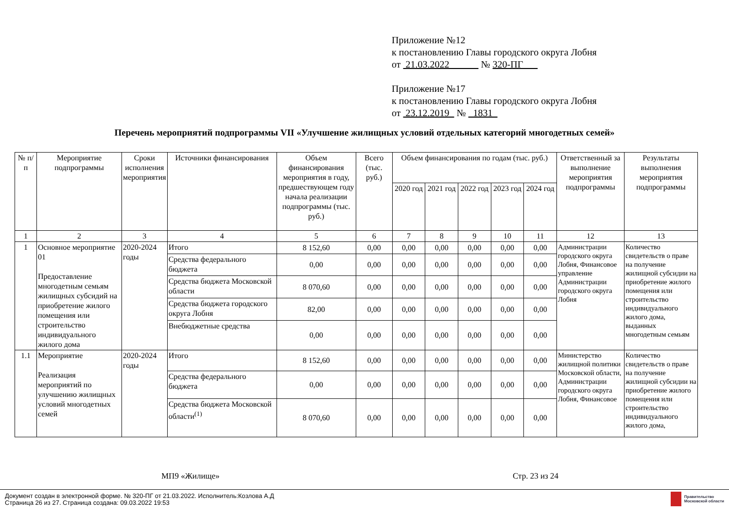Приложение №12
к постановлению Главы городского округа Лобня
от 21.03.2022 № 320-ПГ
Приложение №17
к постановлению Главы городского округа Лобня
от 23.12.2019 № 1831
Перечень мероприятий подпрограммы VII «Улучшение жилищных условий отдельных категорий многодетных семей»
| № п/п | Мероприятие подпрограммы | Сроки исполнения мероприятия | Источники финансирования | Объем финансирования мероприятия в году, предшествующем году начала реализации подпрограммы (тыс. руб.) | Всего (тыс. руб.) | Объем финансирования по годам (тыс. руб.) | | | | | Ответственный за выполнение мероприятия подпрограммы | Результаты выполнения мероприятия подпрограммы |
| --- | --- | --- | --- | --- | --- | --- | --- | --- | --- | --- | --- | --- |
| | | | | | | 2020 год | 2021 год | 2022 год | 2023 год | 2024 год | | |
| 1 | 2 | 3 | 4 | 5 | 6 | 7 | 8 | 9 | 10 | 11 | 12 | 13 |
| 1 | Основное мероприятие 01 Предоставление многодетным семьям жилищных субсидий на приобретение жилого помещения или строительство индивидуального жилого дома | 2020-2024 годы | Итого | 8 152,60 | 0,00 | 0,00 | 0,00 | 0,00 | 0,00 | 0,00 | Администрации городского округа Лобня, Финансовое управление Администрации городского округа Лобня | Количество свидетельств о праве на получение жилищной субсидии на приобретение жилого помещения или строительство индивидуального жилого дома, выданных многодетным семьям |
| | | | Средства федерального бюджета | 0,00 | 0,00 | 0,00 | 0,00 | 0,00 | 0,00 | 0,00 | | |
| | | | Средства бюджета Московской области | 8 070,60 | 0,00 | 0,00 | 0,00 | 0,00 | 0,00 | 0,00 | | |
| | | | Средства бюджета городского округа Лобня | 82,00 | 0,00 | 0,00 | 0,00 | 0,00 | 0,00 | 0,00 | | |
| | | | Внебюджетные средства | 0,00 | 0,00 | 0,00 | 0,00 | 0,00 | 0,00 | 0,00 | | |
| 1.1 | Мероприятие Реализация мероприятий по улучшению жилищных условий многодетных семей | 2020-2024 годы | Итого | 8 152,60 | 0,00 | 0,00 | 0,00 | 0,00 | 0,00 | 0,00 | Министерство жилищной политики Московской области, Администрации городского округа Лобня, Финансовое | Количество свидетельств о праве на получение жилищной субсидии на приобретение жилого помещения или строительство индивидуального жилого дома, |
| | | | Средства федерального бюджета | 0,00 | 0,00 | 0,00 | 0,00 | 0,00 | 0,00 | 0,00 | | |
| | | | Средства бюджета Московской области<sup>(1)</sup> | 8 070,60 | 0,00 | 0,00 | 0,00 | 0,00 | 0,00 | 0,00 | | |
МП9 «Жилище» Стр. 23 из 24
Документ создан в электронной форме. № 320-ПГ от 21.03.2022. Исполнитель:Козлова А.Д
Страница 26 из 27. Страница создана: 09.03.2022 19:53
Правительство
Московской области